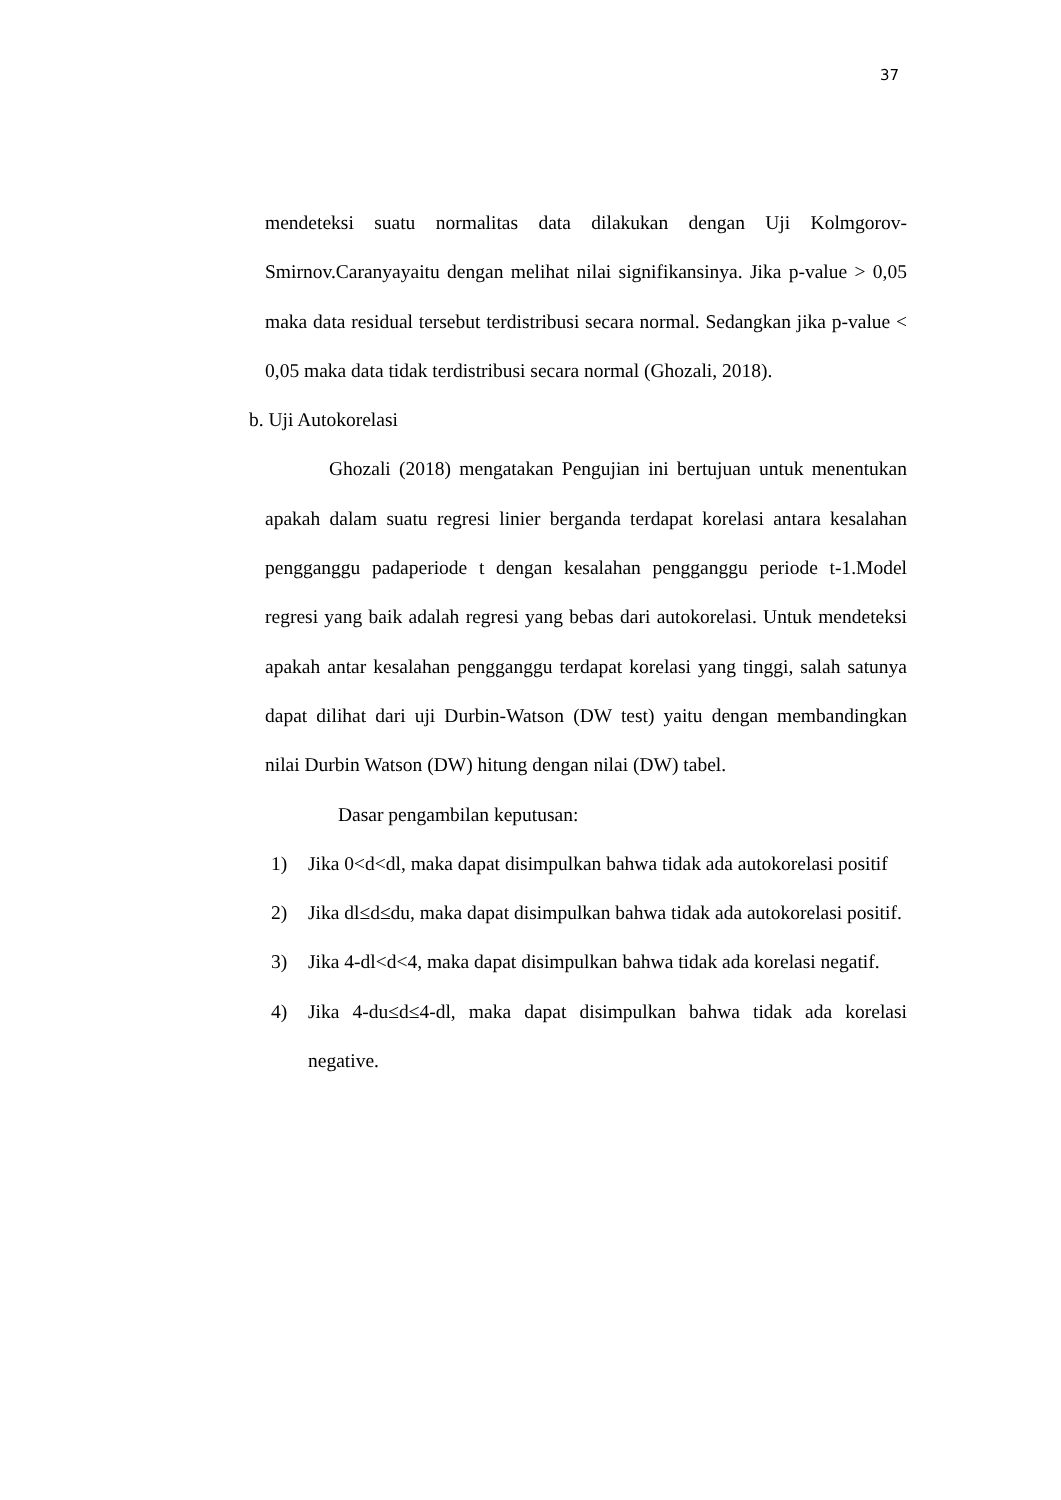37
mendeteksi suatu normalitas data dilakukan dengan Uji Kolmgorov-Smirnov.Caranyayaitu dengan melihat nilai signifikansinya. Jika p-value > 0,05 maka data residual tersebut terdistribusi secara normal. Sedangkan jika p-value < 0,05 maka data tidak terdistribusi secara normal (Ghozali, 2018).
b. Uji Autokorelasi
Ghozali (2018) mengatakan Pengujian ini bertujuan untuk menentukan apakah dalam suatu regresi linier berganda terdapat korelasi antara kesalahan pengganggu padaperiode t dengan kesalahan pengganggu periode t-1.Model regresi yang baik adalah regresi yang bebas dari autokorelasi. Untuk mendeteksi apakah antar kesalahan pengganggu terdapat korelasi yang tinggi, salah satunya dapat dilihat dari uji Durbin-Watson (DW test) yaitu dengan membandingkan nilai Durbin Watson (DW) hitung dengan nilai (DW) tabel.
Dasar pengambilan keputusan:
1) Jika 0<d<dl, maka dapat disimpulkan bahwa tidak ada autokorelasi positif
2) Jika dl≤d≤du, maka dapat disimpulkan bahwa tidak ada autokorelasi positif.
3) Jika 4-dl<d<4, maka dapat disimpulkan bahwa tidak ada korelasi negatif.
4) Jika 4-du≤d≤4-dl, maka dapat disimpulkan bahwa tidak ada korelasi negative.